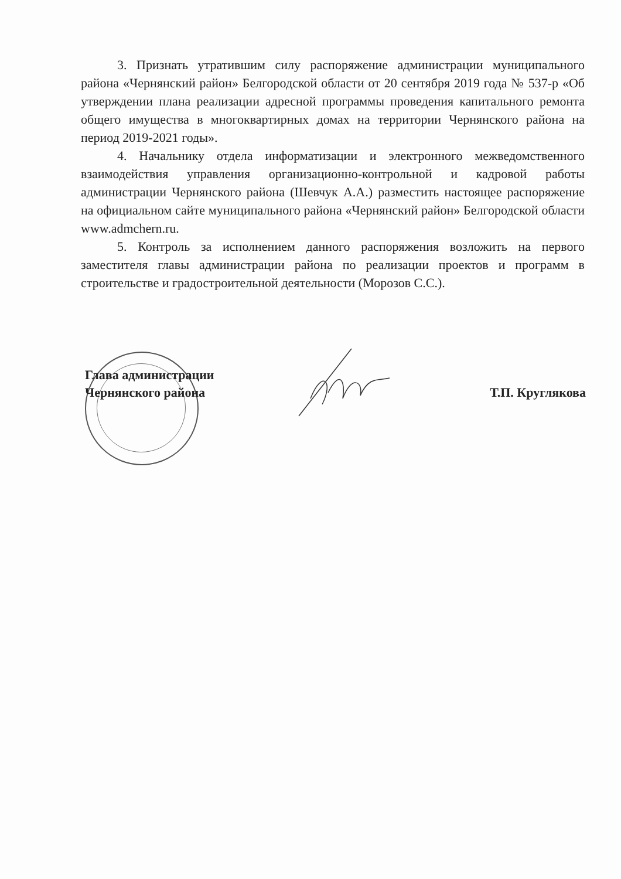3. Признать утратившим силу распоряжение администрации муниципального района «Чернянский район» Белгородской области от 20 сентября 2019 года № 537-р «Об утверждении плана реализации адресной программы проведения капитального ремонта общего имущества в многоквартирных домах на территории Чернянского района на период 2019-2021 годы».
4. Начальнику отдела информатизации и электронного межведомственного взаимодействия управления организационно-контрольной и кадровой работы администрации Чернянского района (Шевчук А.А.) разместить настоящее распоряжение на официальном сайте муниципального района «Чернянский район» Белгородской области www.admchern.ru.
5. Контроль за исполнением данного распоряжения возложить на первого заместителя главы администрации района по реализации проектов и программ в строительстве и градостроительной деятельности (Морозов С.С.).
Глава администрации
Чернянского района
Т.П. Круглякова